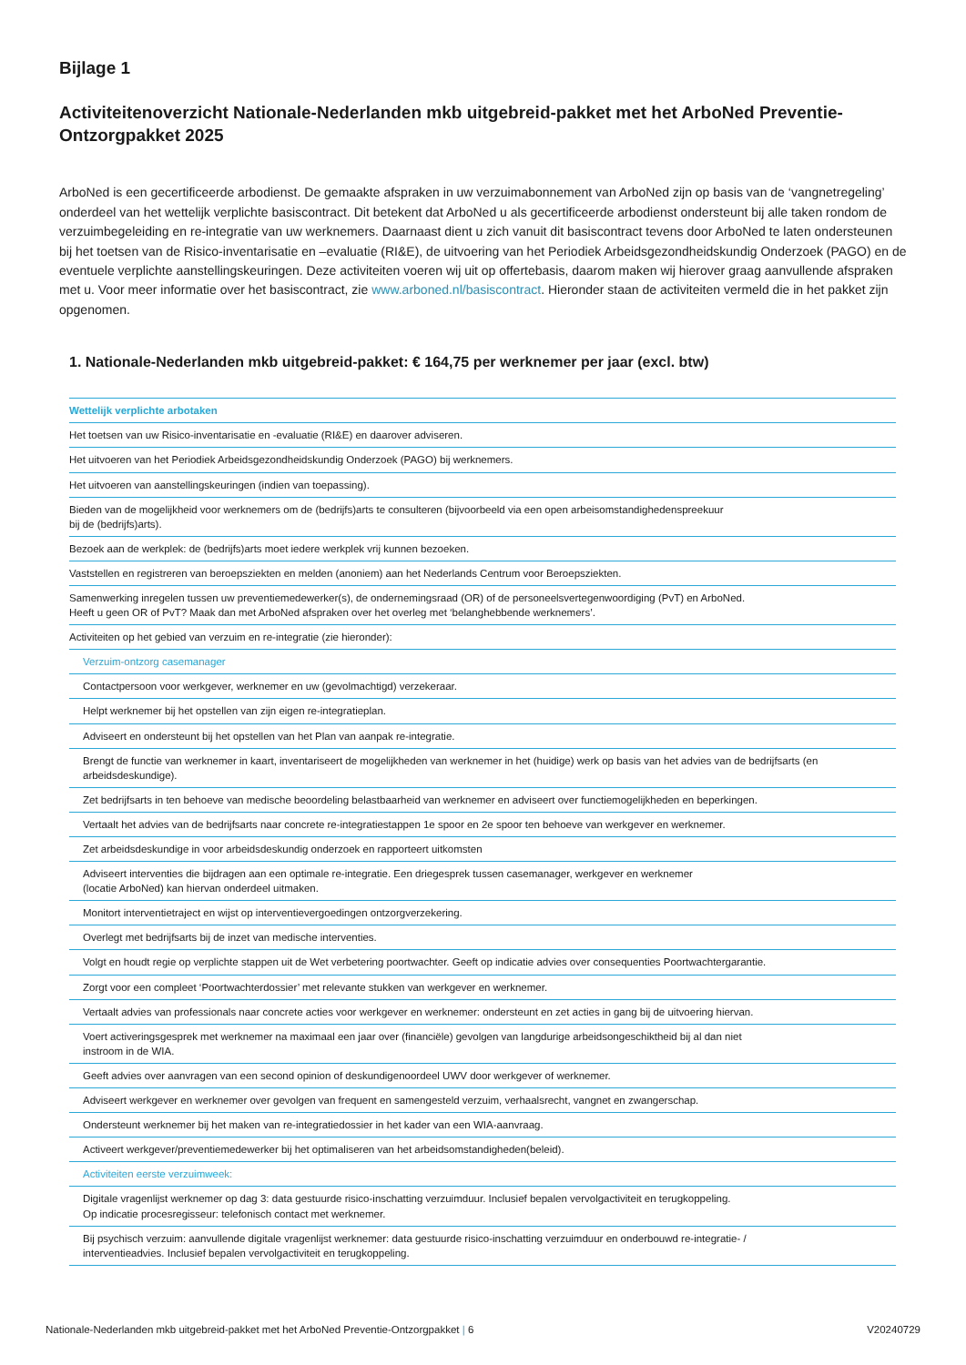Bijlage 1
Activiteitenoverzicht Nationale-Nederlanden mkb uitgebreid-pakket met het ArboNed Preventie-Ontzorgpakket 2025
ArboNed is een gecertificeerde arbodienst. De gemaakte afspraken in uw verzuimabonnement van ArboNed zijn op basis van de ‘vangnetregeling’ onderdeel van het wettelijk verplichte basiscontract. Dit betekent dat ArboNed u als gecertificeerde arbodienst ondersteunt bij alle taken rondom de verzuimbegeleiding en re-integratie van uw werknemers. Daarnaast dient u zich vanuit dit basiscontract tevens door ArboNed te laten ondersteunen bij het toetsen van de Risico-inventarisatie en –evaluatie (RI&E), de uitvoering van het Periodiek Arbeidsgezondheidskundig Onderzoek (PAGO) en de eventuele verplichte aanstellingskeuringen. Deze activiteiten voeren wij uit op offertebasis, daarom maken wij hierover graag aanvullende afspraken met u. Voor meer informatie over het basiscontract, zie www.arboned.nl/basiscontract. Hieronder staan de activiteiten vermeld die in het pakket zijn opgenomen.
1. Nationale-Nederlanden mkb uitgebreid-pakket: € 164,75 per werknemer per jaar (excl. btw)
| Wettelijk verplichte arbotaken |
| Het toetsen van uw Risico-inventarisatie en -evaluatie (RI&E) en daarover adviseren. |
| Het uitvoeren van het Periodiek Arbeidsgezondheidskundig Onderzoek (PAGO) bij werknemers. |
| Het uitvoeren van aanstellingskeuringen (indien van toepassing). |
| Bieden van de mogelijkheid voor werknemers om de (bedrijfs)arts te consulteren (bijvoorbeeld via een open arbeisomstandighedenspreekuur bij de (bedrijfs)arts). |
| Bezoek aan de werkplek: de (bedrijfs)arts moet iedere werkplek vrij kunnen bezoeken. |
| Vaststellen en registreren van beroepsziekten en melden (anoniem) aan het Nederlands Centrum voor Beroepsziekten. |
| Samenwerking inregelen tussen uw preventiemedewerker(s), de ondernemingsraad (OR) of de personeelsvertegenwoordiging (PvT) en ArboNed. Heeft u geen OR of PvT? Maak dan met ArboNed afspraken over het overleg met ‘belanghebbende werknemers’. |
| Activiteiten op het gebied van verzuim en re-integratie (zie hieronder): |
| Verzuim-ontzorg casemanager |
| Contactpersoon voor werkgever, werknemer en uw (gevolmachtigd) verzekeraar. |
| Helpt werknemer bij het opstellen van zijn eigen re-integratieplan. |
| Adviseert en ondersteunt bij het opstellen van het Plan van aanpak re-integratie. |
| Brengt de functie van werknemer in kaart, inventariseert de mogelijkheden van werknemer in het (huidige) werk op basis van het advies van de bedrijfsarts (en arbeidsdeskundige). |
| Zet bedrijfsarts in ten behoeve van medische beoordeling belastbaarheid van werknemer en adviseert over functiemogelijkheden en beperkingen. |
| Vertaalt het advies van de bedrijfsarts naar concrete re-integratiestappen 1e spoor en 2e spoor ten behoeve van werkgever en werknemer. |
| Zet arbeidsdeskundige in voor arbeidsdeskundig onderzoek en rapporteert uitkomsten |
| Adviseert interventies die bijdragen aan een optimale re-integratie. Een driegesprek tussen casemanager, werkgever en werknemer (locatie ArboNed) kan hiervan onderdeel uitmaken. |
| Monitort interventietraject en wijst op interventievergoedingen ontzorgverzekering. |
| Overlegt met bedrijfsarts bij de inzet van medische interventies. |
| Volgt en houdt regie op verplichte stappen uit de Wet verbetering poortwachter. Geeft op indicatie advies over consequenties Poortwachtergarantie. |
| Zorgt voor een compleet ‘Poortwachterdossier’ met relevante stukken van werkgever en werknemer. |
| Vertaalt advies van professionals naar concrete acties voor werkgever en werknemer: ondersteunt en zet acties in gang bij de uitvoering hiervan. |
| Voert activeringsgesprek met werknemer na maximaal een jaar over (financiële) gevolgen van langdurige arbeidsongeschiktheid bij al dan niet instroom in de WIA. |
| Geeft advies over aanvragen van een second opinion of deskundigenoordeel UWV door werkgever of werknemer. |
| Adviseert werkgever en werknemer over gevolgen van frequent en samengesteld verzuim, verhaalsrecht, vangnet en zwangerschap. |
| Ondersteunt werknemer bij het maken van re-integratiedossier in het kader van een WIA-aanvraag. |
| Activeert werkgever/preventiemedewerker bij het optimaliseren van het arbeidsomstandigheden(beleid). |
| Activiteiten eerste verzuimweek: |
| Digitale vragenlijst werknemer op dag 3: data gestuurde risico-inschatting verzuimduur. Inclusief bepalen vervolgactiviteit en terugkoppeling. Op indicatie procesregisseur: telefonisch contact met werknemer. |
| Bij psychisch verzuim: aanvullende digitale vragenlijst werknemer: data gestuurde risico-inschatting verzuimduur en onderbouwd re-integratie- / interventieadvies. Inclusief bepalen vervolgactiviteit en terugkoppeling. |
Nationale-Nederlanden mkb uitgebreid-pakket met het ArboNed Preventie-Ontzorgpakket | 6 V20240729